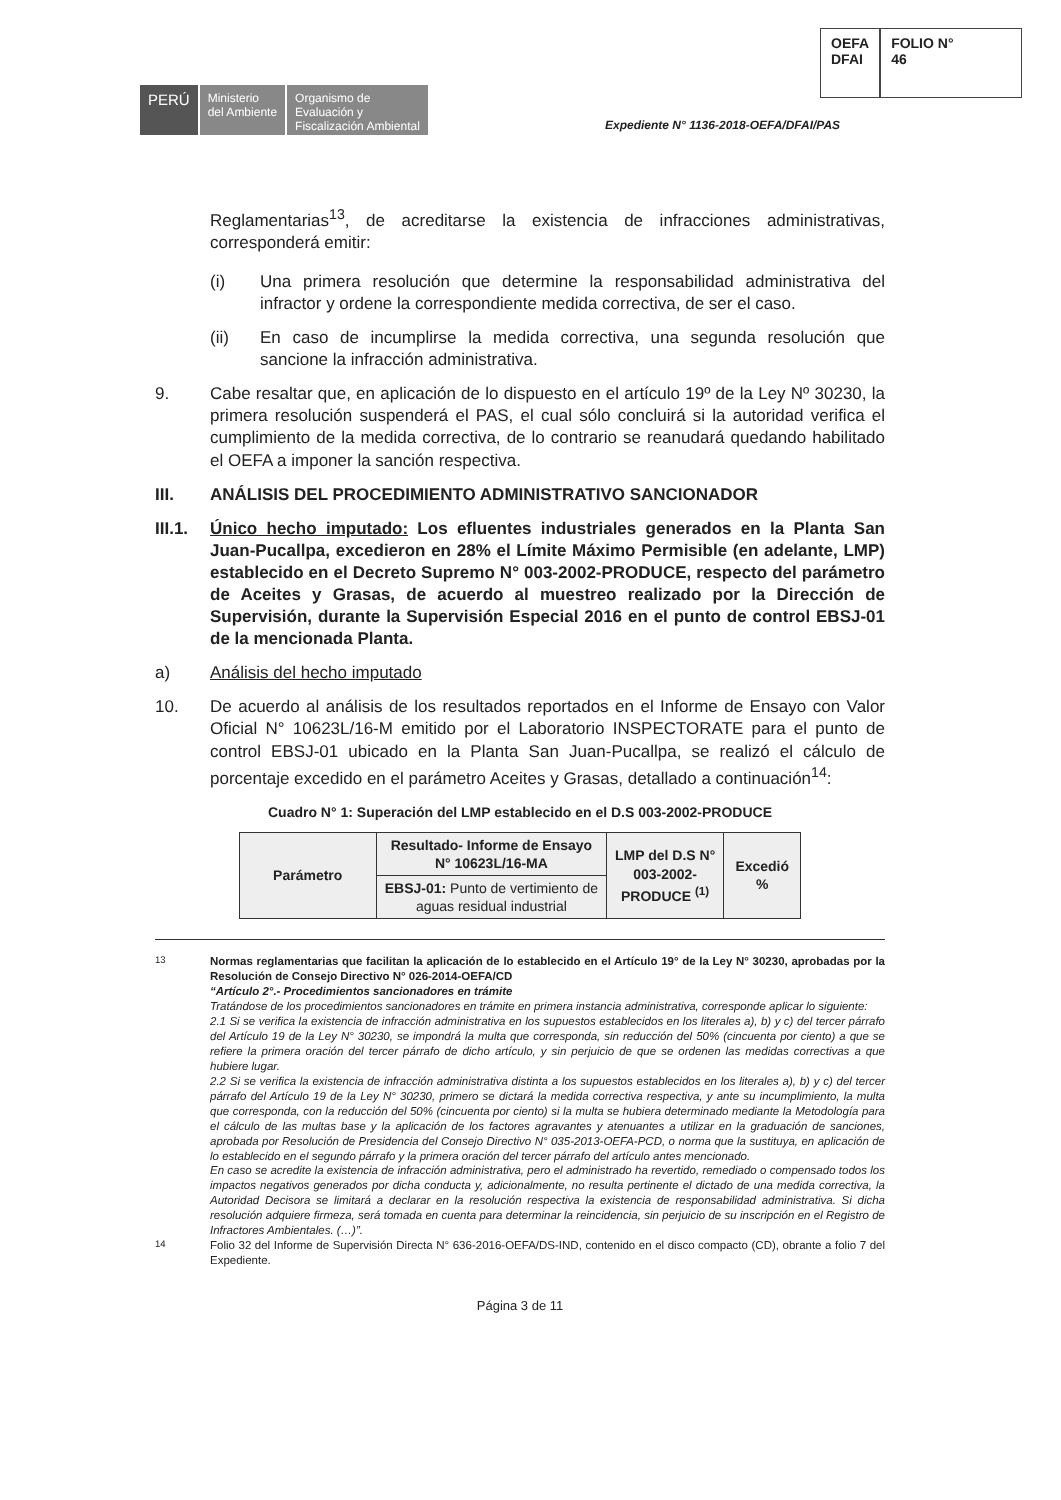PERÚ
Ministerio
del Ambiente
Organismo de
Evaluación y
Fiscalización Ambiental
OEFA
DFAI
FOLIO N°
46
Expediente N° 1136-2018-OEFA/DFAI/PAS
Reglamentarias<sup>13</sup>, de acreditarse la existencia de infracciones administrativas, corresponderá emitir:
(i) Una primera resolución que determine la responsabilidad administrativa del infractor y ordene la correspondiente medida correctiva, de ser el caso.
(ii) En caso de incumplirse la medida correctiva, una segunda resolución que sancione la infracción administrativa.
9. Cabe resaltar que, en aplicación de lo dispuesto en el artículo 19º de la Ley Nº 30230, la primera resolución suspenderá el PAS, el cual sólo concluirá si la autoridad verifica el cumplimiento de la medida correctiva, de lo contrario se reanudará quedando habilitado el OEFA a imponer la sanción respectiva.
III. ANÁLISIS DEL PROCEDIMIENTO ADMINISTRATIVO SANCIONADOR
III.1. Único hecho imputado: Los efluentes industriales generados en la Planta San Juan-Pucallpa, excedieron en 28% el Límite Máximo Permisible (en adelante, LMP) establecido en el Decreto Supremo N° 003-2002-PRODUCE, respecto del parámetro de Aceites y Grasas, de acuerdo al muestreo realizado por la Dirección de Supervisión, durante la Supervisión Especial 2016 en el punto de control EBSJ-01 de la mencionada Planta.
a) Análisis del hecho imputado
10. De acuerdo al análisis de los resultados reportados en el Informe de Ensayo con Valor Oficial N° 10623L/16-M emitido por el Laboratorio INSPECTORATE para el punto de control EBSJ-01 ubicado en la Planta San Juan-Pucallpa, se realizó el cálculo de porcentaje excedido en el parámetro Aceites y Grasas, detallado a continuación<sup>14</sup>:
Cuadro N° 1: Superación del LMP establecido en el D.S 003-2002-PRODUCE
| Parámetro | Resultado- Informe de Ensayo N° 10623L/16-MA | LMP del D.S N° 003-2002- PRODUCE <sup>(1)</sup> | Excedió % |
| --- | --- | --- | --- |
| | EBSJ-01: Punto de vertimiento de aguas residual industrial | | |
<sup>13</sup> Normas reglamentarias que facilitan la aplicación de lo establecido en el Artículo 19° de la Ley N° 30230, aprobadas por la Resolución de Consejo Directivo N° 026-2014-OEFA/CD
“Artículo 2°.- Procedimientos sancionadores en trámite
Tratándose de los procedimientos sancionadores en trámite en primera instancia administrativa, corresponde aplicar lo siguiente:
2.1 Si se verifica la existencia de infracción administrativa en los supuestos establecidos en los literales a), b) y c) del tercer párrafo del Artículo 19 de la Ley N° 30230, se impondrá la multa que corresponda, sin reducción del 50% (cincuenta por ciento) a que se refiere la primera oración del tercer párrafo de dicho artículo, y sin perjuicio de que se ordenen las medidas correctivas a que hubiere lugar.
2.2 Si se verifica la existencia de infracción administrativa distinta a los supuestos establecidos en los literales a), b) y c) del tercer párrafo del Artículo 19 de la Ley N° 30230, primero se dictará la medida correctiva respectiva, y ante su incumplimiento, la multa que corresponda, con la reducción del 50% (cincuenta por ciento) si la multa se hubiera determinado mediante la Metodología para el cálculo de las multas base y la aplicación de los factores agravantes y atenuantes a utilizar en la graduación de sanciones, aprobada por Resolución de Presidencia del Consejo Directivo N° 035-2013-OEFA-PCD, o norma que la sustituya, en aplicación de lo establecido en el segundo párrafo y la primera oración del tercer párrafo del artículo antes mencionado.
En caso se acredite la existencia de infracción administrativa, pero el administrado ha revertido, remediado o compensado todos los impactos negativos generados por dicha conducta y, adicionalmente, no resulta pertinente el dictado de una medida correctiva, la Autoridad Decisora se limitará a declarar en la resolución respectiva la existencia de responsabilidad administrativa. Si dicha resolución adquiere firmeza, será tomada en cuenta para determinar la reincidencia, sin perjuicio de su inscripción en el Registro de Infractores Ambientales. (…)”.
<sup>14</sup> Folio 32 del Informe de Supervisión Directa N° 636-2016-OEFA/DS-IND, contenido en el disco compacto (CD), obrante a folio 7 del Expediente.
Página 3 de 11